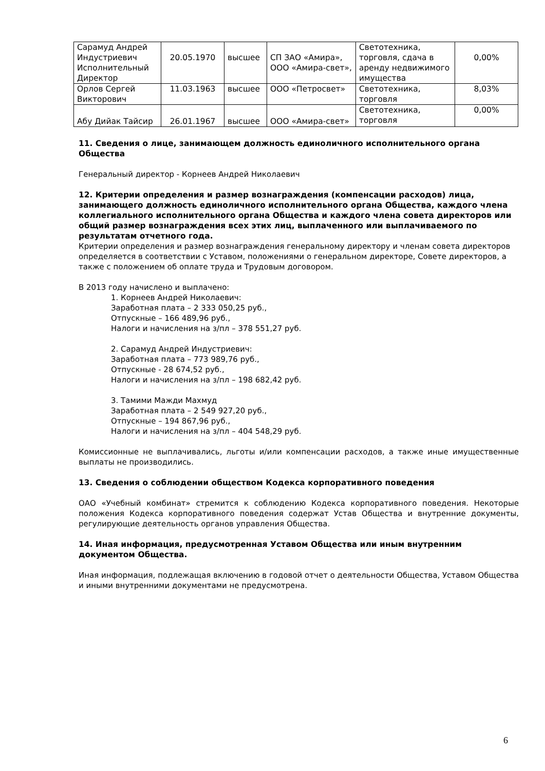| Сарамуд Андрей Индустриевич Исполнительный Директор | 20.05.1970 | высшее | СП ЗАО «Амира», ООО «Амира-свет», | Светотехника, торговля, сдача в аренду недвижимого имущества | 0,00% |
| Орлов Сергей Викторович | 11.03.1963 | высшее | ООО «Петросвет» | Светотехника, торговля | 8,03% |
| Абу Дийак Тайсир | 26.01.1967 | высшее | ООО «Амира-свет» | Светотехника, торговля | 0,00% |
11. Сведения о лице, занимающем должность единоличного исполнительного органа Общества
Генеральный директор - Корнеев Андрей Николаевич
12. Критерии определения и размер вознаграждения (компенсации расходов) лица, занимающего должность единоличного исполнительного органа Общества, каждого члена коллегиального исполнительного органа Общества и каждого члена совета директоров или общий размер вознаграждения всех этих лиц, выплаченного или выплачиваемого по результатам отчетного года.
Критерии определения и размер вознаграждения генеральному директору и членам совета директоров определяется в соответствии с Уставом, положениями о генеральном директоре, Совете директоров, а также с положением об оплате труда и Трудовым договором.
В 2013 году начислено и выплачено:
1. Корнеев Андрей Николаевич:
Заработная плата – 2 333 050,25 руб.,
Отпускные – 166 489,96 руб.,
Налоги и начисления на з/пл – 378 551,27 руб.
2. Сарамуд Андрей Индустриевич:
Заработная плата – 773 989,76 руб.,
Отпускные - 28 674,52 руб.,
Налоги и начисления на з/пл – 198 682,42 руб.
3. Тамими Мажди Махмуд
Заработная плата – 2 549 927,20 руб.,
Отпускные – 194 867,96 руб.,
Налоги и начисления на з/пл – 404 548,29 руб.
Комиссионные не выплачивались, льготы и/или компенсации расходов, а также иные имущественные выплаты не производились.
13. Сведения о соблюдении обществом Кодекса корпоративного поведения
ОАО «Учебный комбинат» стремится к соблюдению Кодекса корпоративного поведения. Некоторые положения Кодекса корпоративного поведения содержат Устав Общества и внутренние документы, регулирующие деятельность органов управления Общества.
14. Иная информация, предусмотренная Уставом Общества или иным внутренним документом Общества.
Иная информация, подлежащая включению в годовой отчет о деятельности Общества, Уставом Общества и иными внутренними документами не предусмотрена.
6